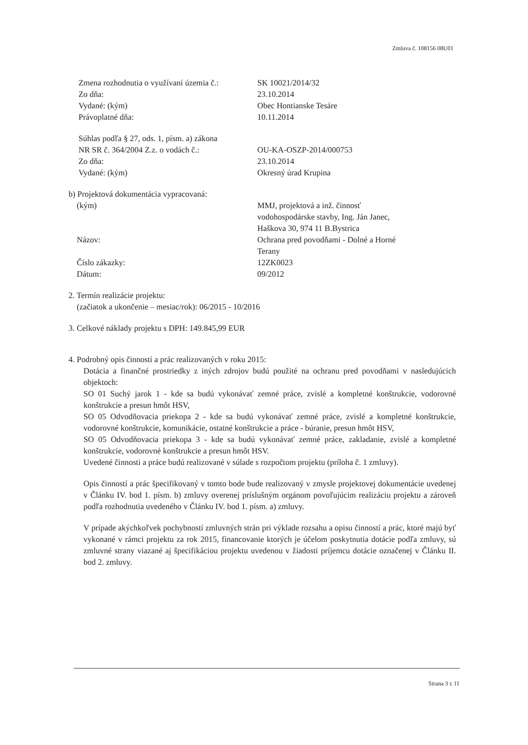Zmluva č. 108156 08U01
Zmena rozhodnutia o využívaní územia č.:
Zo dňa:
Vydané: (kým)
Právoplatné dňa:
SK 10021/2014/32
23.10.2014
Obec Hontianske Tesáre
10.11.2014
Súhlas podľa § 27, ods. 1, písm. a) zákona
NR SR č. 364/2004 Z.z. o vodách č.:
Zo dňa:
Vydané: (kým)
OU-KA-OSZP-2014/000753
23.10.2014
Okresný úrad Krupina
b) Projektová dokumentácia vypracovaná:
(kým)
Názov:
Číslo zákazky:
Dátum:
MMJ, projektová a inž. činnosť
vodohospodárske stavby, Ing. Ján Janec,
Haškova 30, 974 11 B.Bystrica
Ochrana pred povodňami - Dolné a Horné
Terany
12ZK0023
09/2012
2. Termín realizácie projektu:
(začiatok a ukončenie – mesiac/rok): 06/2015 - 10/2016
3. Celkové náklady projektu s DPH: 149.845,99 EUR
4. Podrobný opis činností a prác realizovaných v roku 2015:
Dotácia a finančné prostriedky z iných zdrojov budú použité na ochranu pred povodňami v nasledujúcich objektoch:
SO 01 Suchý jarok 1 - kde sa budú vykonávať zemné práce, zvislé a kompletné konštrukcie, vodorovné konštrukcie a presun hmôt HSV,
SO 05 Odvodňovacia priekopa 2 - kde sa budú vykonávať zemné práce, zvislé a kompletné konštrukcie, vodorovné konštrukcie, komunikácie, ostatné konštrukcie a práce - búranie, presun hmôt HSV,
SO 05 Odvodňovacia priekopa 3 - kde sa budú vykonávať zemné práce, zakladanie, zvislé a kompletné konštrukcie, vodorovné konštrukcie a presun hmôt HSV.
Uvedené činnosti a práce budú realizované v súlade s rozpočtom projektu (príloha č. 1 zmluvy).
Opis činností a prác špecifikovaný v tomto bode bude realizovaný v zmysle projektovej dokumentácie uvedenej v Článku IV. bod 1. písm. b) zmluvy overenej príslušným orgánom povoľujúcim realizáciu projektu a zároveň podľa rozhodnutia uvedeného v Článku IV. bod 1. písm. a) zmluvy.
V prípade akýchkoľvek pochybností zmluvných strán pri výklade rozsahu a opisu činností a prác, ktoré majú byť vykonané v rámci projektu za rok 2015, financovanie ktorých je účelom poskytnutia dotácie podľa zmluvy, sú zmluvné strany viazané aj špecifikáciou projektu uvedenou v žiadosti príjemcu dotácie označenej v Článku II. bod 2. zmluvy.
Strana 3 z 11